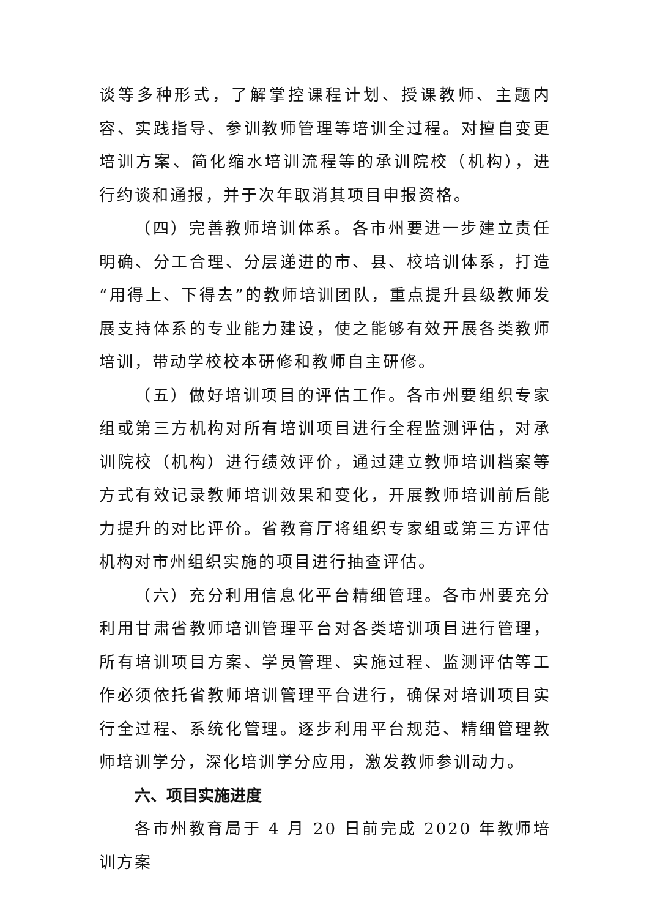谈等多种形式，了解掌控课程计划、授课教师、主题内容、实践指导、参训教师管理等培训全过程。对擅自变更培训方案、简化缩水培训流程等的承训院校（机构），进行约谈和通报，并于次年取消其项目申报资格。
（四）完善教师培训体系。各市州要进一步建立责任明确、分工合理、分层递进的市、县、校培训体系，打造“用得上、下得去”的教师培训团队，重点提升县级教师发展支持体系的专业能力建设，使之能够有效开展各类教师培训，带动学校校本研修和教师自主研修。
（五）做好培训项目的评估工作。各市州要组织专家组或第三方机构对所有培训项目进行全程监测评估，对承训院校（机构）进行绩效评价，通过建立教师培训档案等方式有效记录教师培训效果和变化，开展教师培训前后能力提升的对比评价。省教育厅将组织专家组或第三方评估机构对市州组织实施的项目进行抽查评估。
（六）充分利用信息化平台精细管理。各市州要充分利用甘肃省教师培训管理平台对各类培训项目进行管理，所有培训项目方案、学员管理、实施过程、监测评估等工作必须依托省教师培训管理平台进行，确保对培训项目实行全过程、系统化管理。逐步利用平台规范、精细管理教师培训学分，深化培训学分应用，激发教师参训动力。
六、项目实施进度
各市州教育局于 4 月 20 日前完成 2020 年教师培训方案